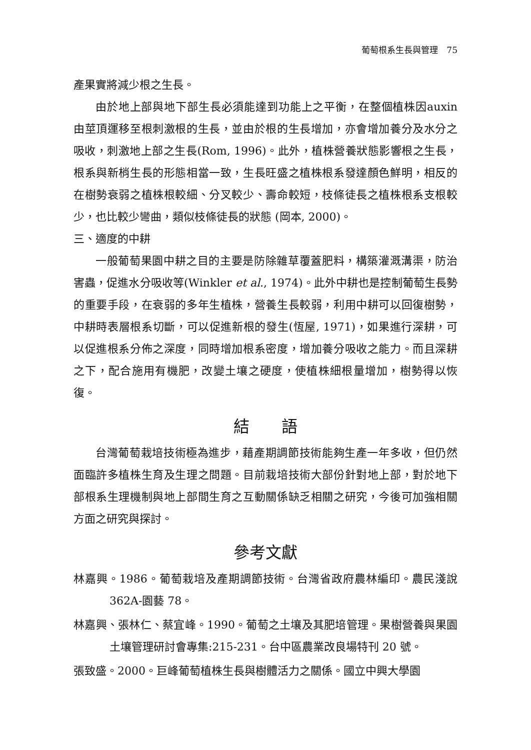葡萄根系生長與管理　75
產果實將減少根之生長。
由於地上部與地下部生長必須能達到功能上之平衡，在整個植株因auxin 由莖頂運移至根刺激根的生長，並由於根的生長增加，亦會增加養分及水分之吸收，刺激地上部之生長(Rom, 1996)。此外，植株營養狀態影響根之生長，根系與新梢生長的形態相當一致，生長旺盛之植株根系發達顏色鮮明，相反的在樹勢衰弱之植株根較細、分叉較少、壽命較短，枝條徒長之植株根系支根較少，也比較少彎曲，類似枝條徒長的狀態 (岡本, 2000)。
三、適度的中耕
一般葡萄果園中耕之目的主要是防除雜草覆蓋肥料，構築灌溉溝渠，防治害蟲，促進水分吸收等(Winkler et al., 1974)。此外中耕也是控制葡萄生長勢的重要手段，在衰弱的多年生植株，營養生長較弱，利用中耕可以回復樹勢，中耕時表層根系切斷，可以促進新根的發生(恆屋, 1971)，如果進行深耕，可以促進根系分佈之深度，同時增加根系密度，增加養分吸收之能力。而且深耕之下，配合施用有機肥，改變土壤之硬度，使植株細根量增加，樹勢得以恢復。
結　　語
台灣葡萄栽培技術極為進步，藉產期調節技術能夠生產一年多收，但仍然面臨許多植株生育及生理之問題。目前栽培技術大部份針對地上部，對於地下部根系生理機制與地上部間生育之互動關係缺乏相關之研究，今後可加強相關方面之研究與探討。
參考文獻
林嘉興。1986。葡萄栽培及產期調節技術。台灣省政府農林編印。農民淺說 362A-園藝 78。
林嘉興、張林仁、蔡宜峰。1990。葡萄之土壤及其肥培管理。果樹營養與果園土壤管理研討會專集:215-231。台中區農業改良場特刊 20 號。
張致盛。2000。巨峰葡萄植株生長與樹體活力之關係。國立中興大學園